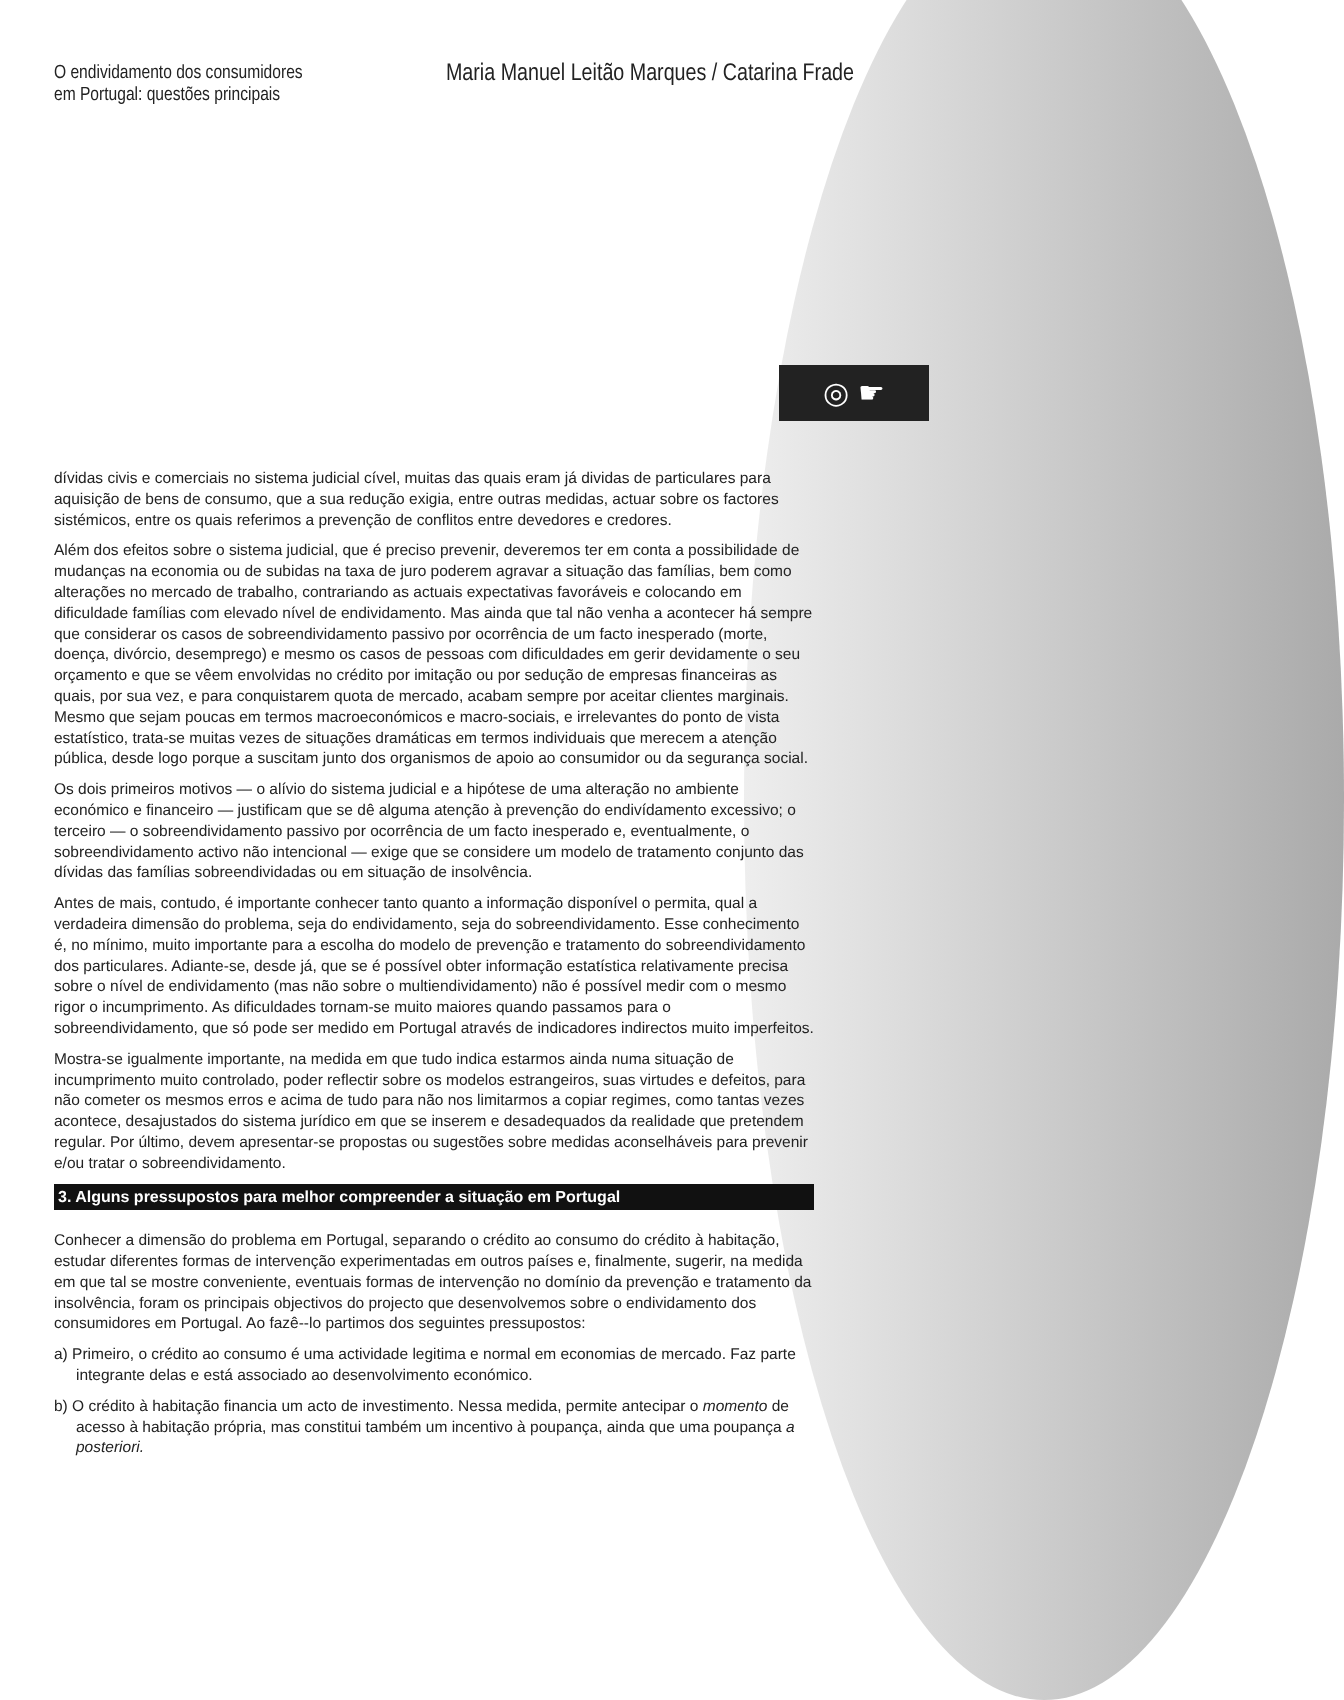O endividamento dos consumidores
em Portugal: questões principais
Maria Manuel Leitão Marques / Catarina Frade
◎ ☛
dívidas civis e comerciais no sistema judicial cível, muitas das quais eram já dividas de particulares para aquisição de bens de consumo, que a sua redução exigia, entre outras medidas, actuar sobre os factores sistémicos, entre os quais referimos a prevenção de conflitos entre devedores e credores.
Além dos efeitos sobre o sistema judicial, que é preciso prevenir, deveremos ter em conta a possibilidade de mudanças na economia ou de subidas na taxa de juro poderem agravar a situação das famílias, bem como alterações no mercado de trabalho, contrariando as actuais expectativas favoráveis e colocando em dificuldade famílias com elevado nível de endividamento. Mas ainda que tal não venha a acontecer há sempre que considerar os casos de sobreendividamento passivo por ocorrência de um facto inesperado (morte, doença, divórcio, desemprego) e mesmo os casos de pessoas com dificuldades em gerir devidamente o seu orçamento e que se vêem envolvidas no crédito por imitação ou por sedução de empresas financeiras as quais, por sua vez, e para conquistarem quota de mercado, acabam sempre por aceitar clientes marginais. Mesmo que sejam poucas em termos macroeconómicos e macro-sociais, e irrelevantes do ponto de vista estatístico, trata-se muitas vezes de situações dramáticas em termos individuais que merecem a atenção pública, desde logo porque a suscitam junto dos organismos de apoio ao consumidor ou da segurança social.
Os dois primeiros motivos — o alívio do sistema judicial e a hipótese de uma alteração no ambiente económico e financeiro — justificam que se dê alguma atenção à prevenção do endivídamento excessivo; o terceiro — o sobreendividamento passivo por ocorrência de um facto inesperado e, eventualmente, o sobreendividamento activo não intencional — exige que se considere um modelo de tratamento conjunto das dívidas das famílias sobreendividadas ou em situação de insolvência.
Antes de mais, contudo, é importante conhecer tanto quanto a informação disponível o permita, qual a verdadeira dimensão do problema, seja do endividamento, seja do sobreendividamento. Esse conhecimento é, no mínimo, muito importante para a escolha do modelo de prevenção e tratamento do sobreendividamento dos particulares. Adiante-se, desde já, que se é possível obter informação estatística relativamente precisa sobre o nível de endividamento (mas não sobre o multiendividamento) não é possível medir com o mesmo rigor o incumprimento. As dificuldades tornam-se muito maiores quando passamos para o sobreendividamento, que só pode ser medido em Portugal através de indicadores indirectos muito imperfeitos.
Mostra-se igualmente importante, na medida em que tudo indica estarmos ainda numa situação de incumprimento muito controlado, poder reflectir sobre os modelos estrangeiros, suas virtudes e defeitos, para não cometer os mesmos erros e acima de tudo para não nos limitarmos a copiar regimes, como tantas vezes acontece, desajustados do sistema jurídico em que se inserem e desadequados da realidade que pretendem regular. Por último, devem apresentar-se propostas ou sugestões sobre medidas aconselháveis para prevenir e/ou tratar o sobreendividamento.
3. Alguns pressupostos para melhor compreender a situação em Portugal
Conhecer a dimensão do problema em Portugal, separando o crédito ao consumo do crédito à habitação, estudar diferentes formas de intervenção experimentadas em outros países e, finalmente, sugerir, na medida em que tal se mostre conveniente, eventuais formas de intervenção no domínio da prevenção e tratamento da insolvência, foram os principais objectivos do projecto que desenvolvemos sobre o endividamento dos consumidores em Portugal. Ao fazê--lo partimos dos seguintes pressupostos:
a) Primeiro, o crédito ao consumo é uma actividade legitima e normal em economias de mercado. Faz parte integrante delas e está associado ao desenvolvimento económico.
b) O crédito à habitação financia um acto de investimento. Nessa medida, permite antecipar o momento de acesso à habitação própria, mas constitui também um incentivo à poupança, ainda que uma poupança a posteriori.